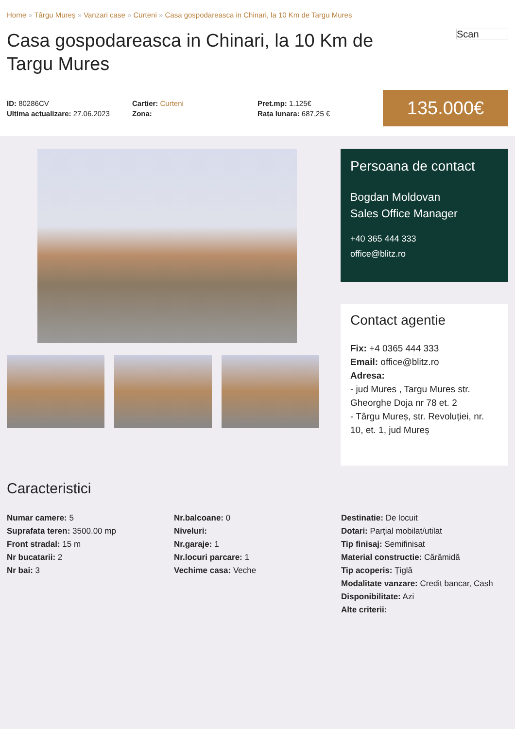Home » Târgu Mureș » Vanzari case » Curteni » Casa gospodareasca in Chinari, la 10 Km de Targu Mures
Casa gospodareasca in Chinari, la 10 Km de Targu Mures
Scan
ID: 80286CV
Ultima actualizare: 27.06.2023
Cartier: Curteni
Zona:
Pret.mp: 1.125€
Rata lunara: 687,25 €
135.000€
Persoana de contact
Bogdan Moldovan
Sales Office Manager
+40 365 444 333
office@blitz.ro
Contact agentie
Fix: +4 0365 444 333
Email: office@blitz.ro
Adresa:
- jud Mures , Targu Mures str. Gheorghe Doja nr 78 et. 2
- Târgu Mureș, str. Revoluției, nr. 10, et. 1, jud Mureș
Caracteristici
Numar camere: 5
Suprafata teren: 3500.00 mp
Front stradal: 15 m
Nr bucatarii: 2
Nr bai: 3
Nr.balcoane: 0
Niveluri:
Nr.garaje: 1
Nr.locuri parcare: 1
Vechime casa: Veche
Destinatie: De locuit
Dotari: Parțial mobilat/utilat
Tip finisaj: Semifinisat
Material constructie: Cărămidă
Tip acoperis: Țiglă
Modalitate vanzare: Credit bancar, Cash
Disponibilitate: Azi
Alte criterii: